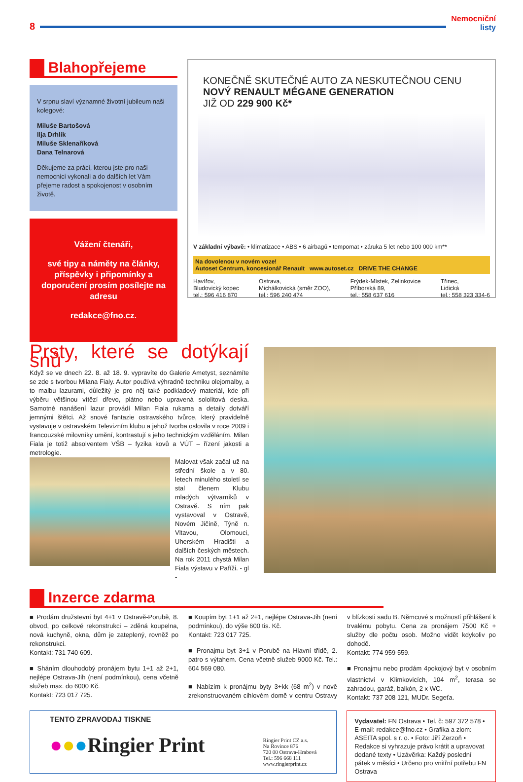8
Nemocniční
listy
Blahopřejeme
V srpnu slaví významné životní jubileum naši kolegové:
Miluše Bartošová
Ilja Drhlík
Miluše Sklenaříková
Dana Telnarová
Děkujeme za práci, kterou jste pro naši nemocnici vykonali a do dalších let Vám přejeme radost a spokojenost v osobním životě.
Vážení čtenáři,
své tipy a náměty na články, příspěvky i připomínky a doporučení prosím posílejte na adresu
redakce@fno.cz.
KONEČNĚ SKUTEČNÉ AUTO ZA NESKUTEČNOU CENU
NOVÝ RENAULT MÉGANE GENERATION
JIŽ OD 229 900 Kč*
V základní výbavě: • klimatizace • ABS • 6 airbagů • tempomat • záruka 5 let nebo 100 000 km**
Na dovolenou v novém voze!
Autoset Centrum, koncesionář Renault www.autoset.cz DRIVE THE CHANGE
Havířov,
Bludovický kopec
tel.: 596 416 870
Ostrava,
Michálkovická (směr ZOO),
tel.: 596 240 474
Frýdek-Místek, Zelinkovice
Příborská 89,
tel.: 558 637 616
Třinec,
Lidická
tel.: 558 323 334-6
Prsty, které se dotýkají snů
Když se ve dnech 22. 8. až 18. 9. vypravíte do Galerie Ametyst, seznámíte se zde s tvorbou Milana Fialy. Autor používá výhradně techniku olejomalby, a to malbu lazurami, důležitý je pro něj také podkladový materiál, kde při výběru většinou vítězí dřevo, plátno nebo upravená sololitová deska. Samotné nanášení lazur provádí Milan Fiala rukama a detaily dotváří jemnými štětci. Až snové fantazie ostravského tvůrce, který pravidelně vystavuje v ostravském Televizním klubu a jehož tvorba oslovila v roce 2009 i francouzské milovníky umění, kontrastují s jeho technickým vzděláním. Milan Fiala je totiž absolventem VŠB – fyzika kovů a VÚT – řízení jakosti a metrologie.
Malovat však začal už na střední škole a v 80. letech minulého století se stal členem Klubu mladých výtvarníků v Ostravě. S ním pak vystavoval v Ostravě, Novém Jičíně, Týně n. Vltavou, Olomouci, Uherském Hradišti a dalších českých městech. Na rok 2011 chystá Milan Fiala výstavu v Paříži. - gl -
Inzerce zdarma
■ Prodám družstevní byt 4+1 v Ostravě-Porubě, 8. obvod, po celkové rekonstrukci – zděná koupelna, nová kuchyně, okna, dům je zateplený, rovněž po rekonstrukci.
Kontakt: 731 740 609.
■ Sháním dlouhodobý pronájem bytu 1+1 až 2+1, nejlépe Ostrava-Jih (není podmínkou), cena včetně služeb max. do 6000 Kč.
Kontakt: 723 017 725.
■ Koupím byt 1+1 až 2+1, nejlépe Ostrava-Jih (není podmínkou), do výše 600 tis. Kč.
Kontakt: 723 017 725.
■ Pronajmu byt 3+1 v Porubě na Hlavní třídě, 2. patro s výtahem. Cena včetně služeb 9000 Kč. Tel.: 604 569 080.
■ Nabízím k pronájmu byty 3+kk (68 m<sup>2</sup>) v nově zrekonstruovaném cihlovém domě v centru Ostravy v blízkosti sadu B. Němcové s možností přihlášení k trvalému pobytu. Cena za pronájem 7500 Kč + služby dle počtu osob. Možno vidět kdykoliv po dohodě.
Kontakt: 774 959 559.
■ Pronajmu nebo prodám 4pokojový byt v osobním vlastnictví v Klimkovicích, 104 m<sup>2</sup>, terasa se zahradou, garáž, balkón, 2 x WC.
Kontakt: 737 208 121, MUDr. Segeťa.
TENTO ZPRAVODAJ TISKNE
●●●Ringier Print
Ringier Print CZ a.s.
Na Rovince 876
720 00 Ostrava-Hrabová
Tel.: 596 668 111
www.ringierprint.cz
Vydavatel: FN Ostrava • Tel. č: 597 372 578 • E-mail: redakce@fno.cz • Grafika a zlom: ASEITA spol. s r. o. • Foto: Jiří Zerzoň • Redakce si vyhrazuje právo krátit a upravovat dodané texty • Uzávěrka: Každý poslední pátek v měsíci • Určeno pro vnitřní potřebu FN Ostrava